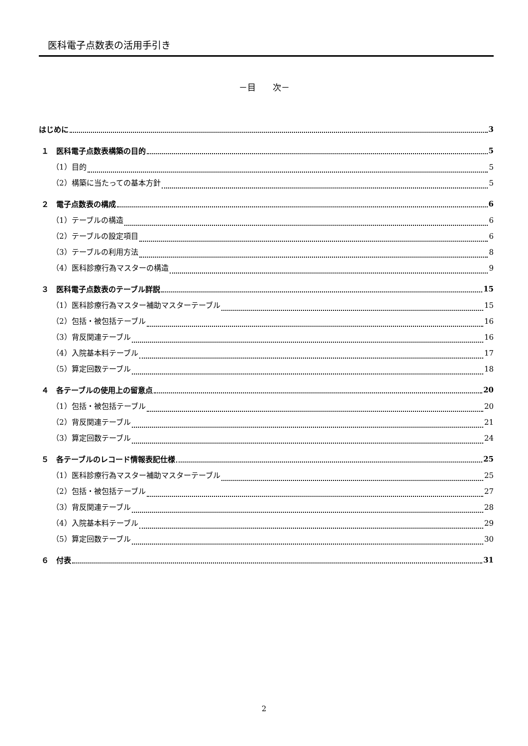医科電子点数表の活用手引き
－目　　次－
はじめに 3
１　医科電子点数表構築の目的 5
（1）目的 5
（2）構築に当たっての基本方針 5
２　電子点数表の構成 6
（1）テーブルの構造 6
（2）テーブルの設定項目 6
（3）テーブルの利用方法 8
（4）医科診療行為マスターの構造 9
３　医科電子点数表のテーブル詳説 15
（1）医科診療行為マスター補助マスターテーブル 15
（2）包括・被包括テーブル 16
（3）背反関連テーブル 16
（4）入院基本料テーブル 17
（5）算定回数テーブル 18
４　各テーブルの使用上の留意点 20
（1）包括・被包括テーブル 20
（2）背反関連テーブル 21
（3）算定回数テーブル 24
５　各テーブルのレコード情報表記仕様 25
（1）医科診療行為マスター補助マスターテーブル 25
（2）包括・被包括テーブル 27
（3）背反関連テーブル 28
（4）入院基本料テーブル 29
（5）算定回数テーブル 30
６　付表 31
2